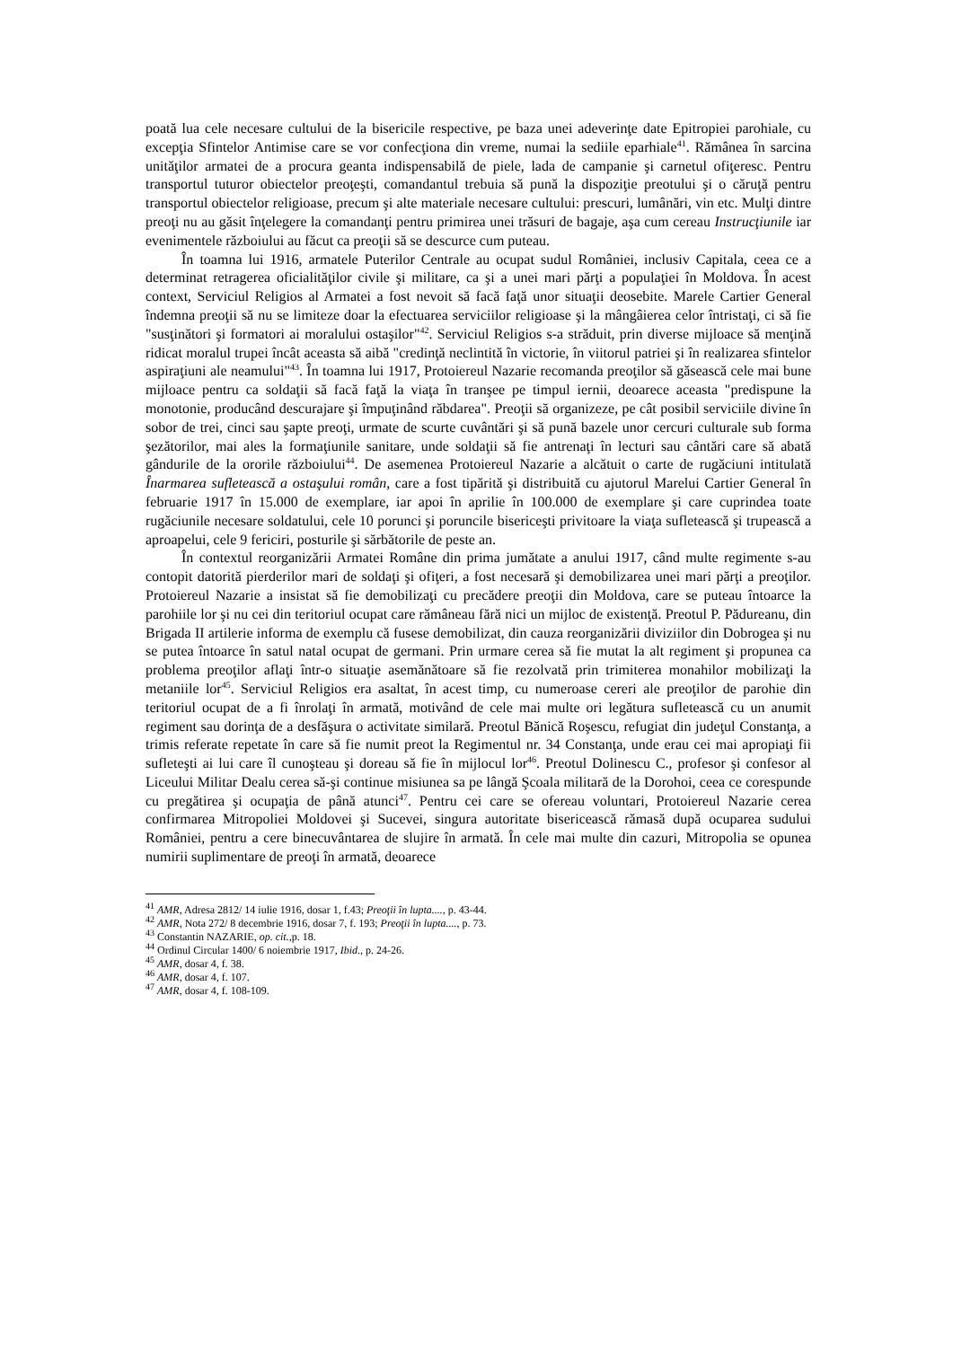poată lua cele necesare cultului de la bisericile respective, pe baza unei adeverinţe date Epitropiei parohiale, cu excepţia Sfintelor Antimise care se vor confecţiona din vreme, numai la sediile eparhiale<sup>41</sup>. Rămânea în sarcina unităţilor armatei de a procura geanta indispensabilă de piele, lada de campanie şi carnetul ofiţeresc. Pentru transportul tuturor obiectelor preoţeşti, comandantul trebuia să pună la dispoziţie preotului şi o căruţă pentru transportul obiectelor religioase, precum şi alte materiale necesare cultului: prescuri, lumânări, vin etc. Mulţi dintre preoţi nu au găsit înţelegere la comandanţi pentru primirea unei trăsuri de bagaje, aşa cum cereau Instrucţiunile iar evenimentele războiului au făcut ca preoţii să se descurce cum puteau.
În toamna lui 1916, armatele Puterilor Centrale au ocupat sudul României, inclusiv Capitala, ceea ce a determinat retragerea oficialităţilor civile şi militare, ca şi a unei mari părţi a populaţiei în Moldova. În acest context, Serviciul Religios al Armatei a fost nevoit să facă faţă unor situaţii deosebite. Marele Cartier General îndemna preoţii să nu se limiteze doar la efectuarea serviciilor religioase şi la mângâierea celor întristaţi, ci să fie "susţinători şi formatori ai moralului ostaşilor"<sup>42</sup>. Serviciul Religios s-a străduit, prin diverse mijloace să menţină ridicat moralul trupei încât aceasta să aibă "credinţă neclintită în victorie, în viitorul patriei şi în realizarea sfintelor aspiraţiuni ale neamului"<sup>43</sup>. În toamna lui 1917, Protoiereul Nazarie recomanda preoţilor să găsească cele mai bune mijloace pentru ca soldaţii să facă faţă la viaţa în tranşee pe timpul iernii, deoarece aceasta "predispune la monotonie, producând descurajare şi împuţinând răbdarea". Preoţii să organizeze, pe cât posibil serviciile divine în sobor de trei, cinci sau şapte preoţi, urmate de scurte cuvântări şi să pună bazele unor cercuri culturale sub forma şezătorilor, mai ales la formaţiunile sanitare, unde soldaţii să fie antrenaţi în lecturi sau cântări care să abată gândurile de la ororile războiului<sup>44</sup>. De asemenea Protoiereul Nazarie a alcătuit o carte de rugăciuni intitulată Înarmarea sufletească a ostaşului român, care a fost tipărită şi distribuită cu ajutorul Marelui Cartier General în februarie 1917 în 15.000 de exemplare, iar apoi în aprilie în 100.000 de exemplare şi care cuprindea toate rugăciunile necesare soldatului, cele 10 porunci şi poruncile bisericeşti privitoare la viaţa sufletească şi trupească a aproapelui, cele 9 fericiri, posturile şi sărbătorile de peste an.
În contextul reorganizării Armatei Române din prima jumătate a anului 1917, când multe regimente s-au contopit datorită pierderilor mari de soldaţi şi ofiţeri, a fost necesară şi demobilizarea unei mari părţi a preoţilor. Protoiereul Nazarie a insistat să fie demobilizaţi cu precădere preoţii din Moldova, care se puteau întoarce la parohiile lor şi nu cei din teritoriul ocupat care rămâneau fără nici un mijloc de existenţă. Preotul P. Pădureanu, din Brigada II artilerie informa de exemplu că fusese demobilizat, din cauza reorganizării diviziilor din Dobrogea şi nu se putea întoarce în satul natal ocupat de germani. Prin urmare cerea să fie mutat la alt regiment şi propunea ca problema preoţilor aflaţi într-o situaţie asemănătoare să fie rezolvată prin trimiterea monahilor mobilizaţi la metaniile lor<sup>45</sup>. Serviciul Religios era asaltat, în acest timp, cu numeroase cereri ale preoţilor de parohie din teritoriul ocupat de a fi înrolaţi în armată, motivând de cele mai multe ori legătura sufletească cu un anumit regiment sau dorinţa de a desfăşura o activitate similară. Preotul Bănică Roşescu, refugiat din judeţul Constanţa, a trimis referate repetate în care să fie numit preot la Regimentul nr. 34 Constanţa, unde erau cei mai apropiaţi fii sufleteşti ai lui care îl cunoşteau şi doreau să fie în mijlocul lor<sup>46</sup>. Preotul Dolinescu C., profesor şi confesor al Liceului Militar Dealu cerea să-şi continue misiunea sa pe lângă Şcoala militară de la Dorohoi, ceea ce corespunde cu pregătirea şi ocupaţia de până atunci<sup>47</sup>. Pentru cei care se ofereau voluntari, Protoiereul Nazarie cerea confirmarea Mitropoliei Moldovei şi Sucevei, singura autoritate bisericească rămasă după ocuparea sudului României, pentru a cere binecuvântarea de slujire în armată. În cele mai multe din cazuri, Mitropolia se opunea numirii suplimentare de preoţi în armată, deoarece
<sup>41</sup> AMR, Adresa 2812/ 14 iulie 1916, dosar 1, f.43; Preoţii în lupta...., p. 43-44.
<sup>42</sup> AMR, Nota 272/ 8 decembrie 1916, dosar 7, f. 193; Preoţii în lupta...., p. 73.
<sup>43</sup> Constantin NAZARIE, op. cit., p. 18.
<sup>44</sup> Ordinul Circular 1400/ 6 noiembrie 1917, Ibid., p. 24-26.
<sup>45</sup> AMR, dosar 4, f. 38.
<sup>46</sup> AMR, dosar 4, f. 107.
<sup>47</sup> AMR, dosar 4, f. 108-109.